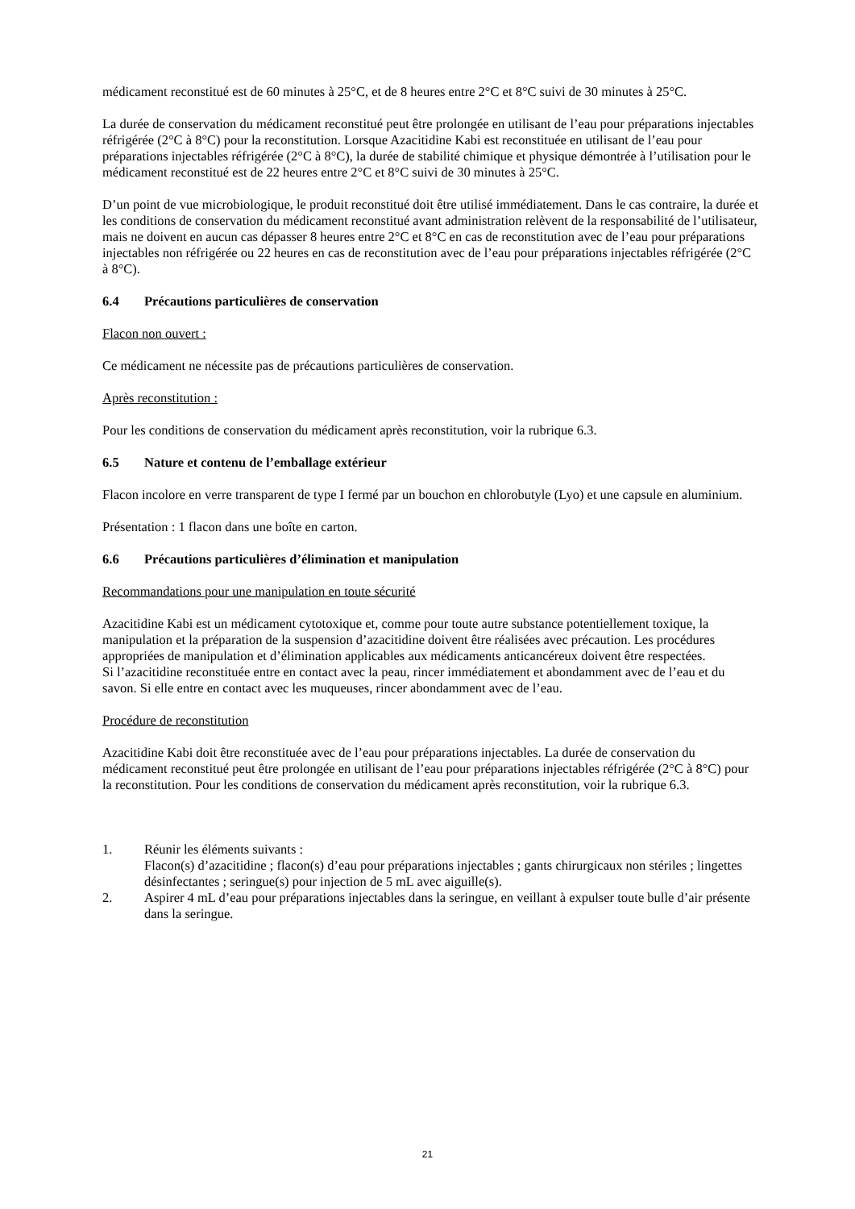médicament reconstitué est de 60 minutes à 25°C, et de 8 heures entre 2°C et 8°C suivi de 30 minutes à 25°C.
La durée de conservation du médicament reconstitué peut être prolongée en utilisant de l’eau pour préparations injectables réfrigérée (2°C à 8°C) pour la reconstitution. Lorsque Azacitidine Kabi est reconstituée en utilisant de l’eau pour préparations injectables réfrigérée (2°C à 8°C), la durée de stabilité chimique et physique démontrée à l’utilisation pour le médicament reconstitué est de 22 heures entre 2°C et 8°C suivi de 30 minutes à 25°C.
D’un point de vue microbiologique, le produit reconstitué doit être utilisé immédiatement. Dans le cas contraire, la durée et les conditions de conservation du médicament reconstitué avant administration relèvent de la responsabilité de l’utilisateur, mais ne doivent en aucun cas dépasser 8 heures entre 2°C et 8°C en cas de reconstitution avec de l’eau pour préparations injectables non réfrigérée ou 22 heures en cas de reconstitution avec de l’eau pour préparations injectables réfrigérée (2°C à 8°C).
6.4 Précautions particulières de conservation
Flacon non ouvert :
Ce médicament ne nécessite pas de précautions particulières de conservation.
Après reconstitution :
Pour les conditions de conservation du médicament après reconstitution, voir la rubrique 6.3.
6.5 Nature et contenu de l’emballage extérieur
Flacon incolore en verre transparent de type I fermé par un bouchon en chlorobutyle (Lyo) et une capsule en aluminium.
Présentation : 1 flacon dans une boîte en carton.
6.6 Précautions particulières d’élimination et manipulation
Recommandations pour une manipulation en toute sécurité
Azacitidine Kabi est un médicament cytotoxique et, comme pour toute autre substance potentiellement toxique, la manipulation et la préparation de la suspension d’azacitidine doivent être réalisées avec précaution. Les procédures appropriées de manipulation et d’élimination applicables aux médicaments anticancéreux doivent être respectées.
Si l’azacitidine reconstituée entre en contact avec la peau, rincer immédiatement et abondamment avec de l’eau et du savon. Si elle entre en contact avec les muqueuses, rincer abondamment avec de l’eau.
Procédure de reconstitution
Azacitidine Kabi doit être reconstituée avec de l’eau pour préparations injectables. La durée de conservation du médicament reconstitué peut être prolongée en utilisant de l’eau pour préparations injectables réfrigérée (2°C à 8°C) pour la reconstitution. Pour les conditions de conservation du médicament après reconstitution, voir la rubrique 6.3.
1. Réunir les éléments suivants :
Flacon(s) d’azacitidine ; flacon(s) d’eau pour préparations injectables ; gants chirurgicaux non stériles ; lingettes désinfectantes ; seringue(s) pour injection de 5 mL avec aiguille(s).
2. Aspirer 4 mL d’eau pour préparations injectables dans la seringue, en veillant à expulser toute bulle d’air présente dans la seringue.
21